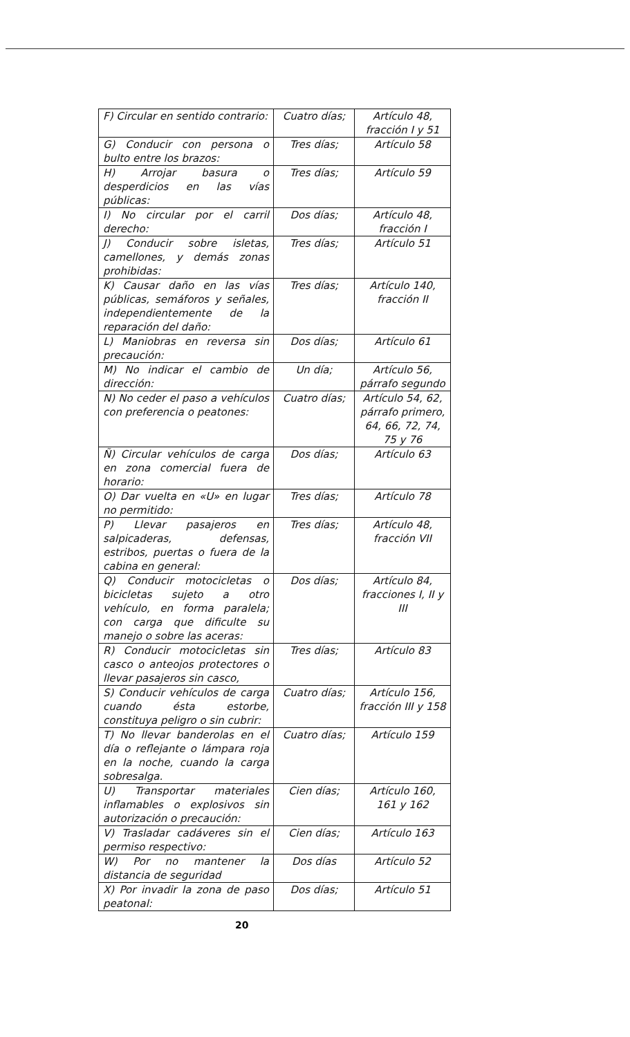| F) Circular en sentido contrario: | Cuatro días; | Artículo 48, fracción I y 51 |
| G) Conducir con persona o bulto entre los brazos: | Tres días; | Artículo 58 |
| H) Arrojar basura o desperdicios en las vías públicas: | Tres días; | Artículo 59 |
| I) No circular por el carril derecho: | Dos días; | Artículo 48, fracción I |
| J) Conducir sobre isletas, camellones, y demás zonas prohibidas: | Tres días; | Artículo 51 |
| K) Causar daño en las vías públicas, semáforos y señales, independientemente de la reparación del daño: | Tres días; | Artículo 140, fracción II |
| L) Maniobras en reversa sin precaución: | Dos días; | Artículo 61 |
| M) No indicar el cambio de dirección: | Un día; | Artículo 56, párrafo segundo |
| N) No ceder el paso a vehículos con preferencia o peatones: | Cuatro días; | Artículo 54, 62, párrafo primero, 64, 66, 72, 74, 75 y 76 |
| Ñ) Circular vehículos de carga en zona comercial fuera de horario: | Dos días; | Artículo 63 |
| O) Dar vuelta en «U» en lugar no permitido: | Tres días; | Artículo 78 |
| P) Llevar pasajeros en salpicaderas, defensas, estribos, puertas o fuera de la cabina en general: | Tres días; | Artículo 48, fracción VII |
| Q) Conducir motocicletas o bicicletas sujeto a otro vehículo, en forma paralela; con carga que dificulte su manejo o sobre las aceras: | Dos días; | Artículo 84, fracciones I, II y III |
| R) Conducir motocicletas sin casco o anteojos protectores o llevar pasajeros sin casco, | Tres días; | Artículo 83 |
| S) Conducir vehículos de carga cuando ésta estorbe, constituya peligro o sin cubrir: | Cuatro días; | Artículo 156, fracción III y 158 |
| T) No llevar banderolas en el día o reflejante o lámpara roja en la noche, cuando la carga sobresalga. | Cuatro días; | Artículo 159 |
| U) Transportar materiales inflamables o explosivos sin autorización o precaución: | Cien días; | Artículo 160, 161 y 162 |
| V) Trasladar cadáveres sin el permiso respectivo: | Cien días; | Artículo 163 |
| W) Por no mantener la distancia de seguridad | Dos días | Artículo 52 |
| X) Por invadir la zona de paso peatonal: | Dos días; | Artículo 51 |
20